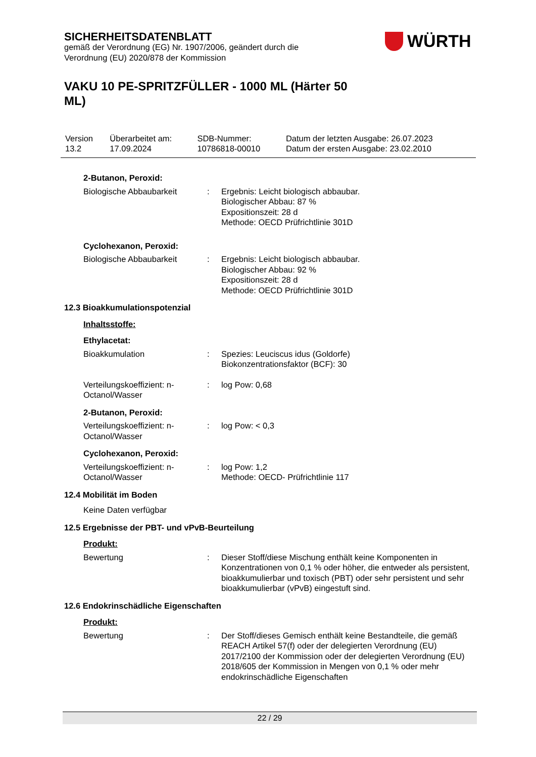SICHERHEITSDATENBLATT
gemäß der Verordnung (EG) Nr. 1907/2006, geändert durch die Verordnung (EU) 2020/878 der Kommission
WÜRTH
VAKU 10 PE-SPRITZFÜLLER - 1000 ML (Härter 50 ML)
| Version 13.2 | Überarbeitet am: 17.09.2024 | SDB-Nummer: 10786818-00010 | Datum der letzten Ausgabe: 26.07.2023 Datum der ersten Ausgabe: 23.02.2010 |
2-Butanon, Peroxid:
| Biologische Abbaubarkeit | : | Ergebnis: Leicht biologisch abbaubar. Biologischer Abbau: 87 % Expositionszeit: 28 d Methode: OECD Prüfrichtlinie 301D |
Cyclohexanon, Peroxid:
| Biologische Abbaubarkeit | : | Ergebnis: Leicht biologisch abbaubar. Biologischer Abbau: 92 % Expositionszeit: 28 d Methode: OECD Prüfrichtlinie 301D |
12.3 Bioakkumulationspotenzial
Inhaltsstoffe:
Ethylacetat:
| Bioakkumulation | : | Spezies: Leuciscus idus (Goldorfe) Biokonzentrationsfaktor (BCF): 30 |
| Verteilungskoeffizient: n-Octanol/Wasser | : | log Pow: 0,68 |
2-Butanon, Peroxid:
| Verteilungskoeffizient: n-Octanol/Wasser | : | log Pow: < 0,3 |
Cyclohexanon, Peroxid:
| Verteilungskoeffizient: n-Octanol/Wasser | : | log Pow: 1,2 Methode: OECD- Prüfrichtlinie 117 |
12.4 Mobilität im Boden
Keine Daten verfügbar
12.5 Ergebnisse der PBT- und vPvB-Beurteilung
Produkt:
| Bewertung | : | Dieser Stoff/diese Mischung enthält keine Komponenten in Konzentrationen von 0,1 % oder höher, die entweder als persistent, bioakkumulierbar und toxisch (PBT) oder sehr persistent und sehr bioakkumulierbar (vPvB) eingestuft sind. |
12.6 Endokrinschädliche Eigenschaften
Produkt:
| Bewertung | : | Der Stoff/dieses Gemisch enthält keine Bestandteile, die gemäß REACH Artikel 57(f) oder der delegierten Verordnung (EU) 2017/2100 der Kommission oder der delegierten Verordnung (EU) 2018/605 der Kommission in Mengen von 0,1 % oder mehr endokrinschädliche Eigenschaften |
22 / 29